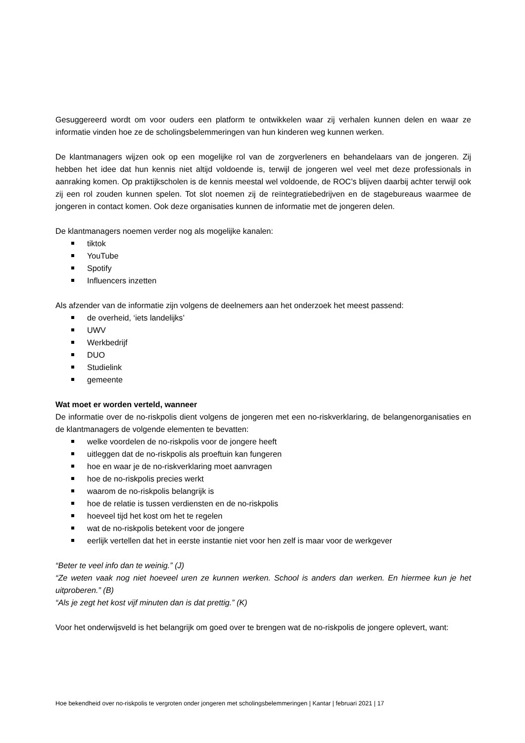Gesuggereerd wordt om voor ouders een platform te ontwikkelen waar zij verhalen kunnen delen en waar ze informatie vinden hoe ze de scholingsbelemmeringen van hun kinderen weg kunnen werken.
De klantmanagers wijzen ook op een mogelijke rol van de zorgverleners en behandelaars van de jongeren. Zij hebben het idee dat hun kennis niet altijd voldoende is, terwijl de jongeren wel veel met deze professionals in aanraking komen. Op praktijkscholen is de kennis meestal wel voldoende, de ROC’s blijven daarbij achter terwijl ook zij een rol zouden kunnen spelen. Tot slot noemen zij de reïntegratiebedrijven en de stagebureaus waarmee de jongeren in contact komen. Ook deze organisaties kunnen de informatie met de jongeren delen.
De klantmanagers noemen verder nog als mogelijke kanalen:
tiktok
YouTube
Spotify
Influencers inzetten
Als afzender van de informatie zijn volgens de deelnemers aan het onderzoek het meest passend:
de overheid, ‘iets landelijks’
UWV
Werkbedrijf
DUO
Studielink
gemeente
Wat moet er worden verteld, wanneer
De informatie over de no-riskpolis dient volgens de jongeren met een no-riskverklaring, de belangenorganisaties en de klantmanagers de volgende elementen te bevatten:
welke voordelen de no-riskpolis voor de jongere heeft
uitleggen dat de no-riskpolis als proeftuin kan fungeren
hoe en waar je de no-riskverklaring moet aanvragen
hoe de no-riskpolis precies werkt
waarom de no-riskpolis belangrijk is
hoe de relatie is tussen verdiensten en de no-riskpolis
hoeveel tijd het kost om het te regelen
wat de no-riskpolis betekent voor de jongere
eerlijk vertellen dat het in eerste instantie niet voor hen zelf is maar voor de werkgever
“Beter te veel info dan te weinig.” (J)
“Ze weten vaak nog niet hoeveel uren ze kunnen werken. School is anders dan werken. En hiermee kun je het uitproberen.” (B)
“Als je zegt het kost vijf minuten dan is dat prettig.” (K)
Voor het onderwijsveld is het belangrijk om goed over te brengen wat de no-riskpolis de jongere oplevert, want:
Hoe bekendheid over no-riskpolis te vergroten onder jongeren met scholingsbelemmeringen | Kantar | februari 2021 | 17